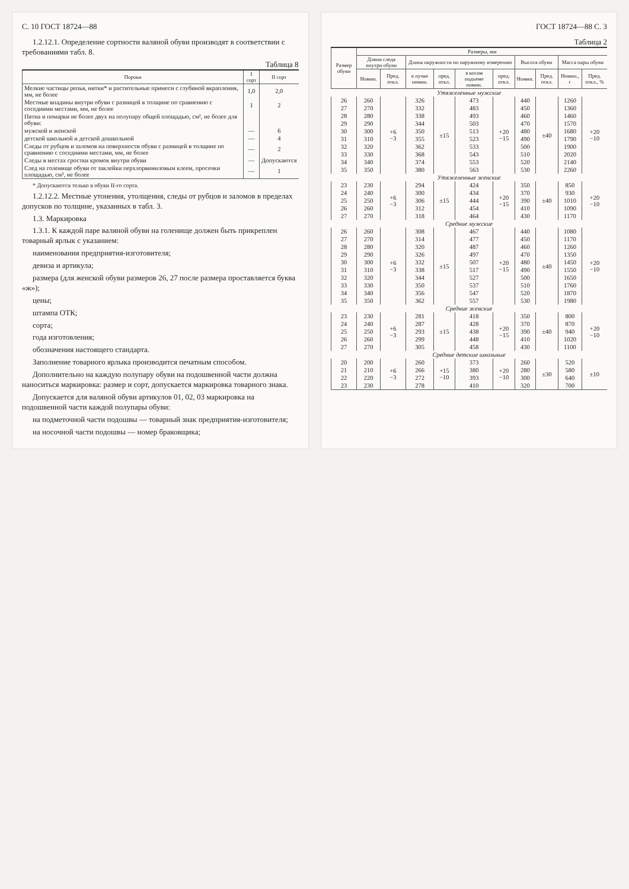С. 10 ГОСТ 18724—88
1.2.12.1. Определение сортности валяной обуви производят в соответствии с требованиями табл. 8.
Таблица 8
| Пороки | I сорт | II сорт |
| --- | --- | --- |
| Мелкие частицы репья, нитки* и растительные примеси с глубиной вкрапления, мм, не более | 1,0 | 2,0 |
| Местные впадины внутри обуви с разницей в толщине по сравнению с соседними местами, мм, не более | 1 | 2 |
| Пятна и помарки не более двух на полупару общей площадью, см², не более для обуви: | | |
| мужской и женской | — | 6 |
| детской школьной и детской дошкольной | — | 4 |
| Следы от рубцов и заломов на поверхности обуви с разницей в толщине по сравнению с соседними местами, мм, не более | — | 2 |
| Следы в местах сростки кромок внутри обуви | — | Допускаются |
| След на голенище обуви от заклейки перхлорвиниловым клеем, просечки площадью, см², не более | — | 1 |
* Допускаются только в обуви II-го сорта.
1.2.12.2. Местные утонения, утолщения, следы от рубцов и заломов в пределах допусков по толщине, указанных в табл. 3.
1.3. Маркировка
1.3.1. К каждой паре валяной обуви на голенище должен быть прикреплен товарный ярлык с указанием:
наименования предприятия-изготовителя;
девиза и артикула;
размера (для женской обуви размеров 26, 27 после размера проставляется буква «ж»);
цены;
штампа ОТК;
сорта;
года изготовления;
обозначения настоящего стандарта.
Заполнение товарного ярлыка производится печатным способом.
Дополнительно на каждую полупару обуви на подошвенной части должна наноситься маркировка: размер и сорт, допускается маркировка товарного знака.
Допускается для валяной обуви артикулов 01, 02, 03 маркировка на подошвенной части каждой полупары обуви:
на подметочной части подошвы — товарный знак предприятия-изготовителя;
на носочной части подошвы — номер браковщика;
ГОСТ 18724—88 С. 3
Таблица 2
| Размер обуви | Размеры, мм | | | | | | | | | |
| --- | --- | --- | --- | --- | --- | --- | --- | --- | --- | --- |
| | Длина следа внутри обуви | | Длина окружности по наружному измерению | | | | Высота обуви | | Масса пары обуви | |
| | Номин. | Пред. откл. | в пучке номин. | пред. откл. | в косом подъеме номин. | пред. откл. | Номин. | Пред. откл. | Номин., г | Пред. откл., % |
| Утяжеленные мужские | | | | | | | | | | |
| 26 | 260 | +6 −3 | 326 | ±15 | 473 | +20 −15 | 440 | ±40 | 1260 | +20 −10 |
| 27 | 270 | | 332 | | 483 | | 450 | | 1360 | |
| 28 | 280 | | 338 | | 493 | | 460 | | 1460 | |
| 29 | 290 | | 344 | | 503 | | 470 | | 1570 | |
| 30 | 300 | | 350 | | 513 | | 480 | | 1680 | |
| 31 | 310 | | 355 | | 523 | | 490 | | 1790 | |
| 32 | 320 | | 362 | | 533 | | 500 | | 1900 | |
| 33 | 330 | | 368 | | 543 | | 510 | | 2020 | |
| 34 | 340 | | 374 | | 553 | | 520 | | 2140 | |
| 35 | 350 | | 380 | | 563 | | 530 | | 2260 | |
| Утяжеленные женские | | | | | | | | | | |
| 23 | 230 | +6 −3 | 294 | ±15 | 424 | +20 −15 | 350 | ±40 | 850 | +20 −10 |
| 24 | 240 | | 300 | | 434 | | 370 | | 930 | |
| 25 | 250 | | 306 | | 444 | | 390 | | 1010 | |
| 26 | 260 | | 312 | | 454 | | 410 | | 1090 | |
| 27 | 270 | | 318 | | 464 | | 430 | | 1170 | |
| Средние мужские | | | | | | | | | | |
| 26 | 260 | +6 −3 | 308 | ±15 | 467 | +20 −15 | 440 | ±40 | 1080 | +20 −10 |
| 27 | 270 | | 314 | | 477 | | 450 | | 1170 | |
| 28 | 280 | | 320 | | 487 | | 460 | | 1260 | |
| 29 | 290 | | 326 | | 497 | | 470 | | 1350 | |
| 30 | 300 | | 332 | | 507 | | 480 | | 1450 | |
| 31 | 310 | | 338 | | 517 | | 490 | | 1550 | |
| 32 | 320 | | 344 | | 527 | | 500 | | 1650 | |
| 33 | 330 | | 350 | | 537 | | 510 | | 1760 | |
| 34 | 340 | | 356 | | 547 | | 520 | | 1870 | |
| 35 | 350 | | 362 | | 557 | | 530 | | 1980 | |
| Средние женские | | | | | | | | | | |
| 23 | 230 | +6 −3 | 281 | ±15 | 418 | +20 −15 | 350 | ±40 | 800 | +20 −10 |
| 24 | 240 | | 287 | | 428 | | 370 | | 870 | |
| 25 | 250 | | 293 | | 438 | | 390 | | 940 | |
| 26 | 260 | | 299 | | 448 | | 410 | | 1020 | |
| 27 | 270 | | 305 | | 458 | | 430 | | 1100 | |
| Средние детские школьные | | | | | | | | | | |
| 20 | 200 | +6 −3 | 260 | +15 −10 | 373 | +20 −10 | 260 | ±30 | 520 | ±10 |
| 21 | 210 | | 266 | | 380 | | 280 | | 580 | |
| 22 | 220 | | 272 | | 393 | | 300 | | 640 | |
| 23 | 230 | | 278 | | 410 | | 320 | | 700 | |